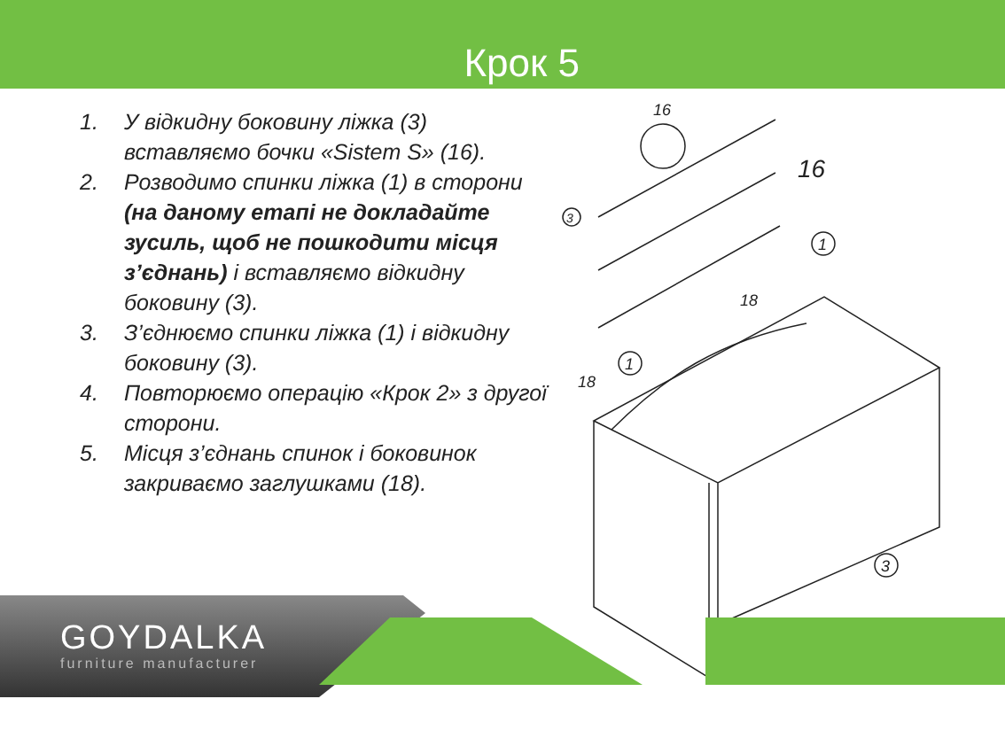Крок 5
1. У відкидну боковину ліжка (3) вставляємо бочки «Sistem S» (16).
2. Розводимо спинки ліжка (1) в сторони (на даному етапі не докладайте зусиль, щоб не пошкодити місця з’єднань) і вставляємо відкидну боковину (3).
3. З’єднюємо спинки ліжка (1) і відкидну боковину (3).
4. Повторюємо операцію «Крок 2» з другої сторони.
5. Місця з’єднань спинок і боковинок закриваємо заглушками (18).
16
16
3
1
18
1
18
3
GOYDALKA
furniture manufacturer